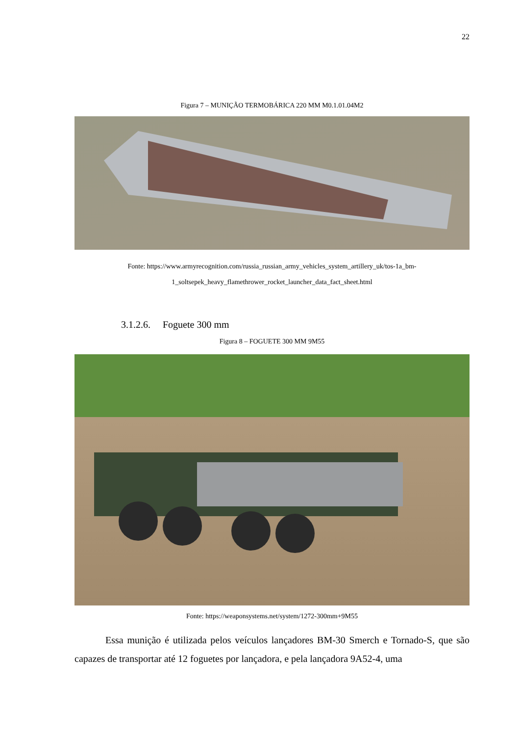22
Figura 7 – MUNIÇÃO TERMOBÁRICA 220 MM M0.1.01.04M2
Fonte: https://www.armyrecognition.com/russia_russian_army_vehicles_system_artillery_uk/tos-1a_bm-1_soltsepek_heavy_flamethrower_rocket_launcher_data_fact_sheet.html
3.1.2.6. Foguete 300 mm
Figura 8 – FOGUETE 300 MM 9M55
Fonte: https://weaponsystems.net/system/1272-300mm+9M55
Essa munição é utilizada pelos veículos lançadores BM-30 Smerch e Tornado-S, que são capazes de transportar até 12 foguetes por lançadora, e pela lançadora 9A52-4, uma